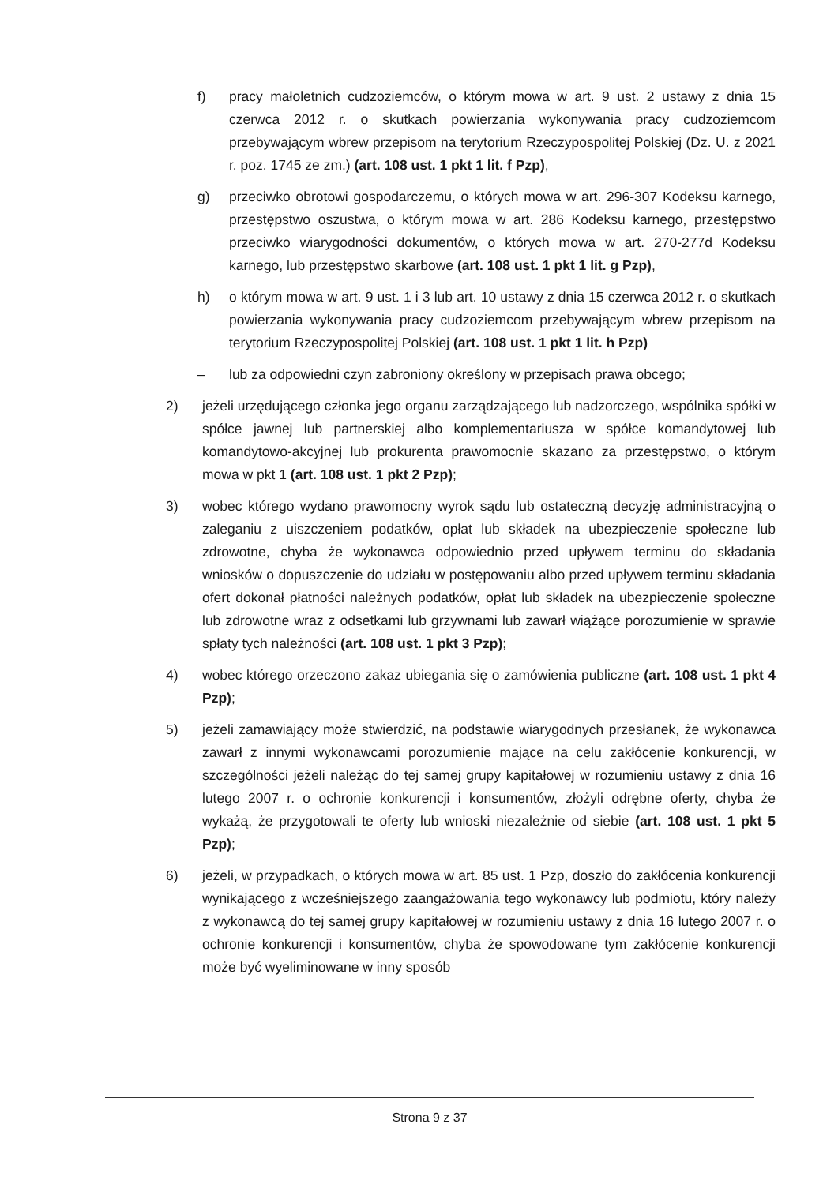f) pracy małoletnich cudzoziemców, o którym mowa w art. 9 ust. 2 ustawy z dnia 15 czerwca 2012 r. o skutkach powierzania wykonywania pracy cudzoziemcom przebywającym wbrew przepisom na terytorium Rzeczypospolitej Polskiej (Dz. U. z 2021 r. poz. 1745 ze zm.) (art. 108 ust. 1 pkt 1 lit. f Pzp),
g) przeciwko obrotowi gospodarczemu, o których mowa w art. 296-307 Kodeksu karnego, przestępstwo oszustwa, o którym mowa w art. 286 Kodeksu karnego, przestępstwo przeciwko wiarygodności dokumentów, o których mowa w art. 270-277d Kodeksu karnego, lub przestępstwo skarbowe (art. 108 ust. 1 pkt 1 lit. g Pzp),
h) o którym mowa w art. 9 ust. 1 i 3 lub art. 10 ustawy z dnia 15 czerwca 2012 r. o skutkach powierzania wykonywania pracy cudzoziemcom przebywającym wbrew przepisom na terytorium Rzeczypospolitej Polskiej (art. 108 ust. 1 pkt 1 lit. h Pzp)
– lub za odpowiedni czyn zabroniony określony w przepisach prawa obcego;
2) jeżeli urzędującego członka jego organu zarządzającego lub nadzorczego, wspólnika spółki w spółce jawnej lub partnerskiej albo komplementariusza w spółce komandytowej lub komandytowo-akcyjnej lub prokurenta prawomocnie skazano za przestępstwo, o którym mowa w pkt 1 (art. 108 ust. 1 pkt 2 Pzp);
3) wobec którego wydano prawomocny wyrok sądu lub ostateczną decyzję administracyjną o zaleganiu z uiszczeniem podatków, opłat lub składek na ubezpieczenie społeczne lub zdrowotne, chyba że wykonawca odpowiednio przed upływem terminu do składania wniosków o dopuszczenie do udziału w postępowaniu albo przed upływem terminu składania ofert dokonał płatności należnych podatków, opłat lub składek na ubezpieczenie społeczne lub zdrowotne wraz z odsetkami lub grzywnami lub zawarł wiążące porozumienie w sprawie spłaty tych należności (art. 108 ust. 1 pkt 3 Pzp);
4) wobec którego orzeczono zakaz ubiegania się o zamówienia publiczne (art. 108 ust. 1 pkt 4 Pzp);
5) jeżeli zamawiający może stwierdzić, na podstawie wiarygodnych przesłanek, że wykonawca zawarł z innymi wykonawcami porozumienie mające na celu zakłócenie konkurencji, w szczególności jeżeli należąc do tej samej grupy kapitałowej w rozumieniu ustawy z dnia 16 lutego 2007 r. o ochronie konkurencji i konsumentów, złożyli odrębne oferty, chyba że wykażą, że przygotowali te oferty lub wnioski niezależnie od siebie (art. 108 ust. 1 pkt 5 Pzp);
6) jeżeli, w przypadkach, o których mowa w art. 85 ust. 1 Pzp, doszło do zakłócenia konkurencji wynikającego z wcześniejszego zaangażowania tego wykonawcy lub podmiotu, który należy z wykonawcą do tej samej grupy kapitałowej w rozumieniu ustawy z dnia 16 lutego 2007 r. o ochronie konkurencji i konsumentów, chyba że spowodowane tym zakłócenie konkurencji może być wyeliminowane w inny sposób
Strona 9 z 37